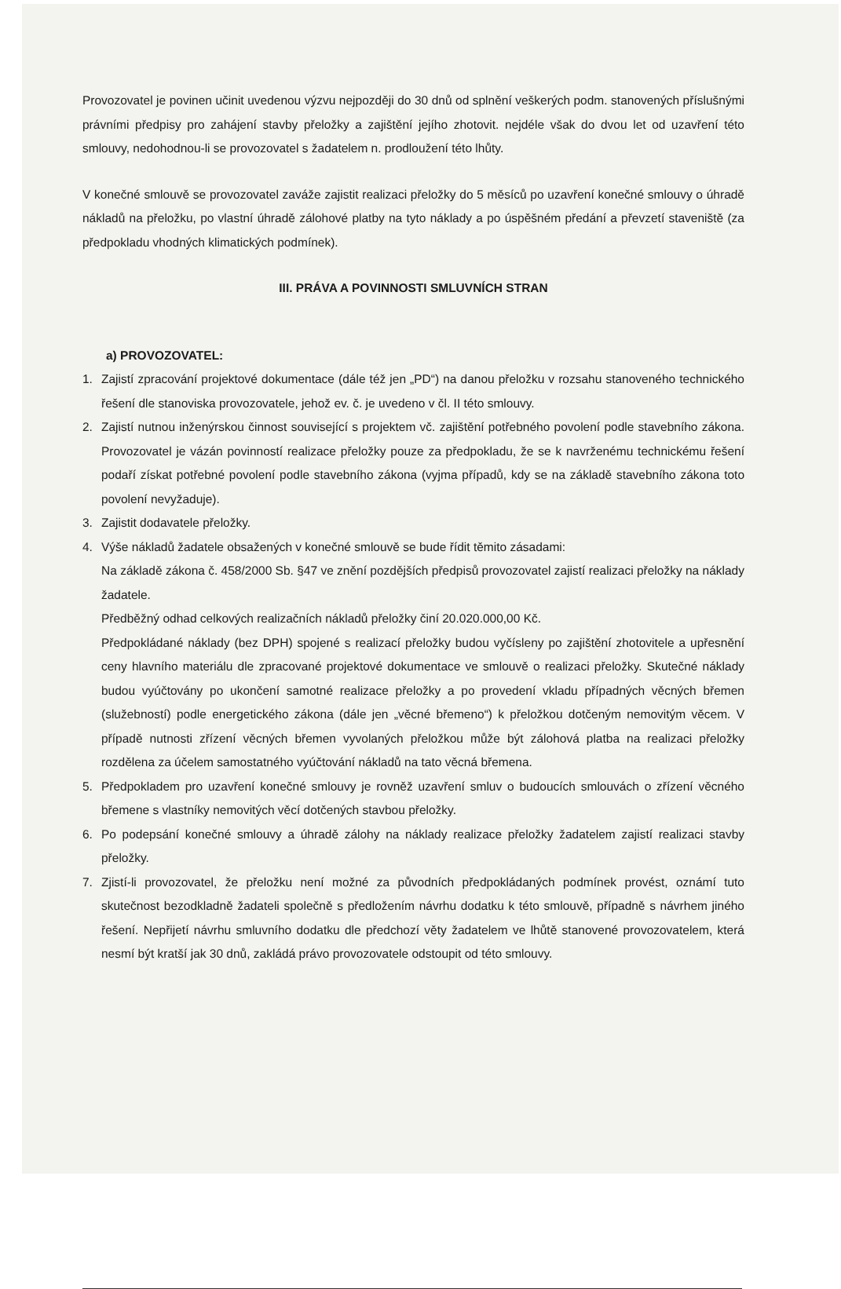Provozovatel je povinen učinit uvedenou výzvu nejpozději do 30 dnů od splnění veškerých podm. stanovených příslušnými právními předpisy pro zahájení stavby přeložky a zajištění jejího zhotovit. nejdéle však do dvou let od uzavření této smlouvy, nedohodnou-li se provozovatel s žadatelem n. prodloužení této lhůty.
V konečné smlouvě se provozovatel zaváže zajistit realizaci přeložky do 5 měsíců po uzavření konečné smlouvy o úhradě nákladů na přeložku, po vlastní úhradě zálohové platby na tyto náklady a po úspěšném předání a převzetí staveniště (za předpokladu vhodných klimatických podmínek).
III. PRÁVA A POVINNOSTI SMLUVNÍCH STRAN
a) PROVOZOVATEL:
1. Zajistí zpracování projektové dokumentace (dále též jen „PD“) na danou přeložku v rozsahu stanoveného technického řešení dle stanoviska provozovatele, jehož ev. č. je uvedeno v čl. II této smlouvy.
2. Zajistí nutnou inženýrskou činnost související s projektem vč. zajištění potřebného povolení podle stavebního zákona. Provozovatel je vázán povinností realizace přeložky pouze za předpokladu, že se k navrženému technickému řešení podaří získat potřebné povolení podle stavebního zákona (vyjma případů, kdy se na základě stavebního zákona toto povolení nevyžaduje).
3. Zajistit dodavatele přeložky.
4. Výše nákladů žadatele obsažených v konečné smlouvě se bude řídit těmito zásadami:
Na základě zákona č. 458/2000 Sb. §47 ve znění pozdějších předpisů provozovatel zajistí realizaci přeložky na náklady žadatele.
Předběžný odhad celkových realizačních nákladů přeložky činí 20.020.000,00 Kč.
Předpokládané náklady (bez DPH) spojené s realizací přeložky budou vyčísleny po zajištění zhotovitele a upřesnění ceny hlavního materiálu dle zpracované projektové dokumentace ve smlouvě o realizaci přeložky. Skutečné náklady budou vyúčtovány po ukončení samotné realizace přeložky a po provedení vkladu případných věcných břemen (služebností) podle energetického zákona (dále jen „věcné břemeno“) k přeložkou dotčeným nemovitým věcem. V případě nutnosti zřízení věcných břemen vyvolaných přeložkou může být zálohová platba na realizaci přeložky rozdělena za účelem samostatného vyúčtování nákladů na tato věcná břemena.
5. Předpokladem pro uzavření konečné smlouvy je rovněž uzavření smluv o budoucích smlouvách o zřízení věcného břemene s vlastníky nemovitých věcí dotčených stavbou přeložky.
6. Po podepsání konečné smlouvy a úhradě zálohy na náklady realizace přeložky žadatelem zajistí realizaci stavby přeložky.
7. Zjistí-li provozovatel, že přeložku není možné za původních předpokládaných podmínek provést, oznámí tuto skutečnost bezodkladně žadateli společně s předložením návrhu dodatku k této smlouvě, případně s návrhem jiného řešení. Nepřijetí návrhu smluvního dodatku dle předchozí věty žadatelem ve lhůtě stanovené provozovatelem, která nesmí být kratší jak 30 dnů, zakládá právo provozovatele odstoupit od této smlouvy.